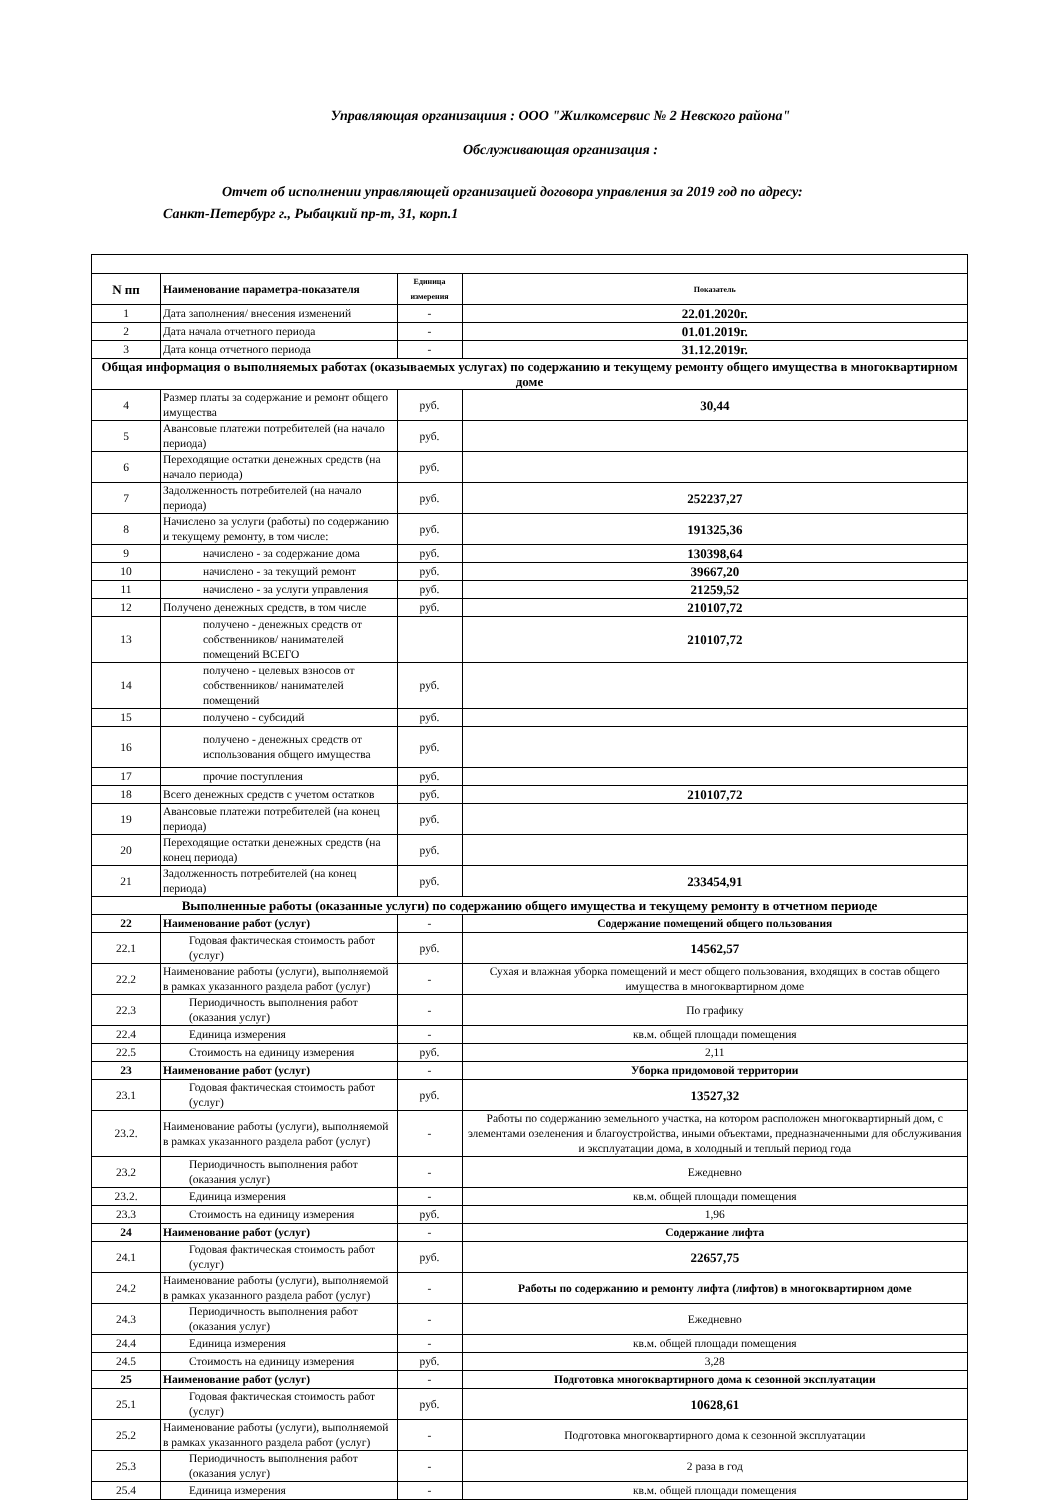Управляющая организациия : ООО "Жилкомсервис № 2 Невского района"
Обслуживающая организация :
Отчет об исполнении управляющей организацией договора управления за 2019 год по адресу:
Санкт-Петербург г., Рыбацкий пр-т, 31, корп.1
| N пп | Наименование параметра-показателя | Единица измерения | Показатель |
| --- | --- | --- | --- |
| 1 | Дата заполнения/ внесения изменений | - | 22.01.2020г. |
| 2 | Дата начала отчетного периода | - | 01.01.2019г. |
| 3 | Дата конца отчетного периода | - | 31.12.2019г. |
| Общая информация о выполняемых работах (оказываемых услугах) по содержанию и текущему ремонту общего имущества в многоквартирном доме | | | |
| 4 | Размер платы за содержание и ремонт общего имущества | руб. | 30,44 |
| 5 | Авансовые платежи потребителей (на начало периода) | руб. | |
| 6 | Переходящие остатки денежных средств (на начало периода) | руб. | |
| 7 | Задолженность потребителей (на начало периода) | руб. | 252237,27 |
| 8 | Начислено за услуги (работы) по содержанию и текущему ремонту, в том числе: | руб. | 191325,36 |
| 9 | начислено - за содержание дома | руб. | 130398,64 |
| 10 | начислено - за текущий ремонт | руб. | 39667,20 |
| 11 | начислено - за услуги управления | руб. | 21259,52 |
| 12 | Получено денежных средств, в том числе | руб. | 210107,72 |
| 13 | получено - денежных средств от собственников/ нанимателей помещений ВСЕГО | | 210107,72 |
| 14 | получено - целевых взносов от собственников/ нанимателей помещений | руб. | |
| 15 | получено - субсидий | руб. | |
| 16 | получено - денежных средств от использования общего имущества | руб. | |
| 17 | прочие поступления | руб. | |
| 18 | Всего денежных средств с учетом остатков | руб. | 210107,72 |
| 19 | Авансовые платежи потребителей (на конец периода) | руб. | |
| 20 | Переходящие остатки денежных средств (на конец периода) | руб. | |
| 21 | Задолженность потребителей (на конец периода) | руб. | 233454,91 |
| Выполненные работы (оказанные услуги) по содержанию общего имущества и текущему ремонту в отчетном периоде | | | |
| 22 | Наименование работ (услуг) | - | Содержание помещений общего пользования |
| 22.1 | Годовая фактическая стоимость работ (услуг) | руб. | 14562,57 |
| 22.2 | Наименование работы (услуги), выполняемой в рамках указанного раздела работ (услуг) | - | Сухая и влажная уборка помещений и мест общего пользования, входящих в состав общего имущества в многоквартирном доме |
| 22.3 | Периодичность выполнения работ (оказания услуг) | - | По графику |
| 22.4 | Единица измерения | - | кв.м. общей площади помещения |
| 22.5 | Стоимость на единицу измерения | руб. | 2,11 |
| 23 | Наименование работ (услуг) | - | Уборка придомовой территории |
| 23.1 | Годовая фактическая стоимость работ (услуг) | руб. | 13527,32 |
| 23.2. | Наименование работы (услуги), выполняемой в рамках указанного раздела работ (услуг) | - | Работы по содержанию земельного участка, на котором расположен многоквартирный дом, с элементами озеленения и благоустройства, иными объектами, предназначенными для обслуживания и эксплуатации дома, в холодный и теплый период года |
| 23.2 | Периодичность выполнения работ (оказания услуг) | - | Ежедневно |
| 23.2. | Единица измерения | - | кв.м. общей площади помещения |
| 23.3 | Стоимость на единицу измерения | руб. | 1,96 |
| 24 | Наименование работ (услуг) | - | Содержание лифта |
| 24.1 | Годовая фактическая стоимость работ (услуг) | руб. | 22657,75 |
| 24.2 | Наименование работы (услуги), выполняемой в рамках указанного раздела работ (услуг) | - | Работы по содержанию и ремонту лифта (лифтов) в многоквартирном доме |
| 24.3 | Периодичность выполнения работ (оказания услуг) | - | Ежедневно |
| 24.4 | Единица измерения | - | кв.м. общей площади помещения |
| 24.5 | Стоимость на единицу измерения | руб. | 3,28 |
| 25 | Наименование работ (услуг) | - | Подготовка многоквартирного дома к сезонной эксплуатации |
| 25.1 | Годовая фактическая стоимость работ (услуг) | руб. | 10628,61 |
| 25.2 | Наименование работы (услуги), выполняемой в рамках указанного раздела работ (услуг) | - | Подготовка многоквартирного дома к сезонной эксплуатации |
| 25.3 | Периодичность выполнения работ (оказания услуг) | - | 2 раза в год |
| 25.4 | Единица измерения | - | кв.м. общей площади помещения |